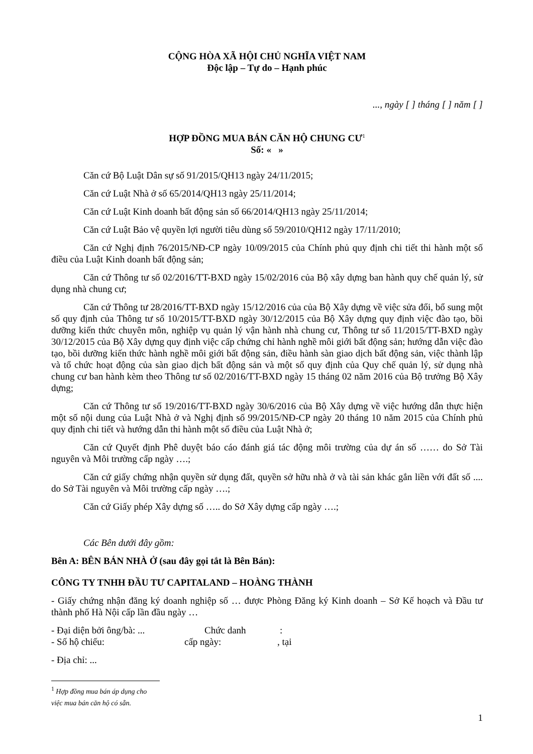CỘNG HÒA XÃ HỘI CHỦ NGHĨA VIỆT NAM
Độc lập – Tự do – Hạnh phúc
..., ngày [ ] tháng [ ] năm [ ]
HỢP ĐỒNG MUA BÁN CĂN HỘ CHUNG CƯ<sup>1</sup>
Số: « »
Căn cứ Bộ Luật Dân sự số 91/2015/QH13 ngày 24/11/2015;
Căn cứ Luật Nhà ở số 65/2014/QH13 ngày 25/11/2014;
Căn cứ Luật Kinh doanh bất động sản số 66/2014/QH13 ngày 25/11/2014;
Căn cứ Luật Bảo vệ quyền lợi người tiêu dùng số 59/2010/QH12 ngày 17/11/2010;
Căn cứ Nghị định 76/2015/NĐ-CP ngày 10/09/2015 của Chính phủ quy định chi tiết thi hành một số điều của Luật Kinh doanh bất động sản;
Căn cứ Thông tư số 02/2016/TT-BXD ngày 15/02/2016 của Bộ xây dựng ban hành quy chế quản lý, sử dụng nhà chung cư;
Căn cứ Thông tư 28/2016/TT-BXD ngày 15/12/2016 của của Bộ Xây dựng về việc sửa đổi, bổ sung một số quy định của Thông tư số 10/2015/TT-BXD ngày 30/12/2015 của Bộ Xây dựng quy định việc đào tạo, bồi dưỡng kiến thức chuyên môn, nghiệp vụ quản lý vận hành nhà chung cư, Thông tư số 11/2015/TT-BXD ngày 30/12/2015 của Bộ Xây dựng quy định việc cấp chứng chỉ hành nghề môi giới bất động sản; hướng dẫn việc đào tạo, bồi dưỡng kiến thức hành nghề môi giới bất động sản, điều hành sàn giao dịch bất động sản, việc thành lập và tổ chức hoạt động của sàn giao dịch bất động sản và một số quy định của Quy chế quản lý, sử dụng nhà chung cư ban hành kèm theo Thông tư số 02/2016/TT-BXD ngày 15 tháng 02 năm 2016 của Bộ trưởng Bộ Xây dựng;
Căn cứ Thông tư số 19/2016/TT-BXD ngày 30/6/2016 của Bộ Xây dựng về việc hướng dẫn thực hiện một số nội dung của Luật Nhà ở và Nghị định số 99/2015/NĐ-CP ngày 20 tháng 10 năm 2015 của Chính phủ quy định chi tiết và hướng dẫn thi hành một số điều của Luật Nhà ở;
Căn cứ Quyết định Phê duyệt báo cáo đánh giá tác động môi trường của dự án số …… do Sở Tài nguyên và Môi trường cấp ngày ….;
Căn cứ giấy chứng nhận quyền sử dụng đất, quyền sở hữu nhà ở và tài sản khác gắn liền với đất số .... do Sở Tài nguyên và Môi trường cấp ngày ….;
Căn cứ Giấy phép Xây dựng số ….. do Sở Xây dựng cấp ngày ….;
Các Bên dưới đây gồm:
Bên A: BÊN BÁN NHÀ Ở (sau đây gọi tắt là Bên Bán):
CÔNG TY TNHH ĐẦU TƯ CAPITALAND – HOÀNG THÀNH
- Giấy chứng nhận đăng ký doanh nghiệp số … được Phòng Đăng ký Kinh doanh – Sở Kế hoạch và Đầu tư thành phố Hà Nội cấp lần đầu ngày …
- Đại diện bởi ông/bà: ... Chức danh:
- Số hộ chiếu: cấp ngày:, tại
- Địa chỉ: ...
<sup>1</sup> Hợp đồng mua bán áp dụng cho việc mua bán căn hộ có sẵn.
1